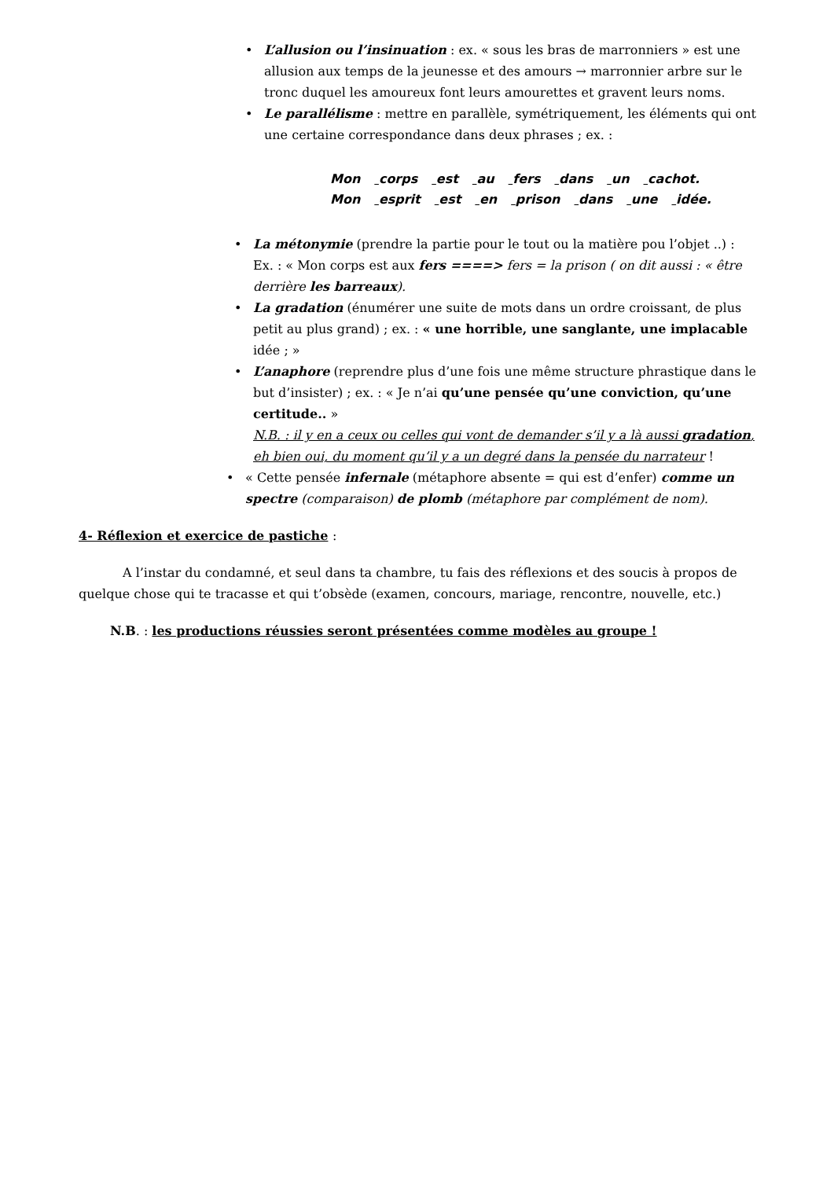• L’allusion ou l’insinuation : ex. « sous les bras de marronniers » est une allusion aux temps de la jeunesse et des amours → marronnier arbre sur le tronc duquel les amoureux font leurs amourettes et gravent leurs noms.
• Le parallélisme : mettre en parallèle, symétriquement, les éléments qui ont une certaine correspondance dans deux phrases ; ex. :
Mon corps est au fers dans un cachot.
Mon esprit est en prison dans une idée.
• La métonymie (prendre la partie pour le tout ou la matière pou l’objet ..) :
Ex. : « Mon corps est aux fers ====> fers = la prison ( on dit aussi : « être derrière les barreaux).
• La gradation (énumérer une suite de mots dans un ordre croissant, de plus petit au plus grand) ; ex. : « une horrible, une sanglante, une implacable idée ; »
• L’anaphore (reprendre plus d’une fois une même structure phrastique dans le but d’insister) ; ex. : « Je n’ai qu’une pensée qu’une conviction, qu’une certitude.. »
N.B. : il y en a ceux ou celles qui vont de demander s’il y a là aussi gradation, eh bien oui, du moment qu’il y a un degré dans la pensée du narrateur !
• « Cette pensée infernale (métaphore absente = qui est d’enfer) comme un spectre (comparaison) de plomb (métaphore par complément de nom).
4- Réflexion et exercice de pastiche :
A l’instar du condamné, et seul dans ta chambre, tu fais des réflexions et des soucis à propos de quelque chose qui te tracasse et qui t’obsède (examen, concours, mariage, rencontre, nouvelle, etc.)
N.B. : les productions réussies seront présentées comme modèles au groupe !